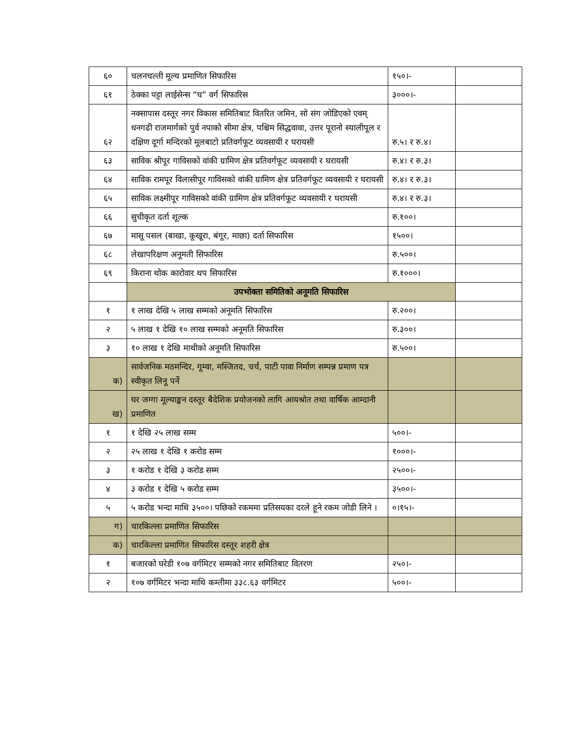| ६० | चलनचल्ती मूल्य प्रमाणित सिफारिस | १५०।- | |
| ६१ | ठेक्का पट्टा लाईसेन्स “घ” वर्ग सिफारिस | ३०००।- | |
| ६२ | नक्सापास दस्तूर नगर विकास समितिबाट वितरित जमिन, सो संग जोडिएको एवम् धनगढी राजमार्गको पुर्व नपाको सीमा क्षेत्र, पश्चिम सिद्धवावा, उत्तर पूरानो स्यालीपूल र दक्षिण दूर्गा मन्दिरको मूलबाटो प्रतिवर्गफूट व्यवसायी र घरायसी | रु.५। र रु.४। | |
| ६३ | साविक श्रीपूर गाविसको वांकी ग्रामिण क्षेत्र प्रतिवर्गफूट व्यवसायी र घरायसी | रु.४। र रु.३। | |
| ६४ | साविक रामपूर विलासीपूर गाविसको वांकी ग्रामिण क्षेत्र प्रतिवर्गफूट व्यवसायी र घरायसी | रु.४। र रु.३। | |
| ६५ | साविक लक्ष्मीपूर गाविसको वांकी ग्रामिण क्षेत्र प्रतिवर्गफूट व्यवसायी र घरायसी | रु.४। र रु.३। | |
| ६६ | सुचीकृत दर्ता शूल्क | रु.१००। | |
| ६७ | मासू पसल (बाखा, कूखूरा, बंगूर, माछा) दर्ता सिफारिस | १५००। | |
| ६८ | लेखापरिक्षण अनूमती सिफारिस | रु.५००। | |
| ६९ | किराना थोक कारोवार थप सिफारिस | रु.१०००। | |
| | उपभोक्ता समितिको अनूमति सिफारिस | | |
| १ | १ लाख देखि ५ लाख सम्मको अनूमति सिफारिस | रु.२००। | |
| २ | ५ लाख १ देखि १० लाख सम्मको अनूमति सिफारिस | रु.३००। | |
| ३ | १० लाख १ देखि माथीको अनूमति सिफारिस | रु.५००। | |
| क) | सार्वजनिक मठमन्दिर, गूम्वा, मस्जितद, चर्च, पाटी पावा निर्माण सम्पन्न प्रमाण पत्र स्वीकृत लिनू पर्ने | | |
| ख) | घर जग्गा मूल्याङ्कन दस्तूर बैदेशिक प्रयोजनको लागि आयश्रोत तथा वार्षिक आम्दानी प्रमाणित | | |
| १ | १ देखि २५ लाख सम्म | ५००।- | |
| २ | २५ लाख १ देखि १ करोड सम्म | १०००।- | |
| ३ | १ करोड १ देखि ३ करोड सम्म | २५००।- | |
| ४ | ३ करोड १ देखि ५ करोड सम्म | ३५००।- | |
| ५ | ५ करोड भन्दा माथि ३५००। पछिको रकममा प्रतिसयका दरले हूने रकम जोडी लिने । | ०।१५।- | |
| ग) | चारकिल्ला प्रमाणित सिफारिस | | |
| क) | चारकिल्ला प्रमाणित सिफारिस दस्तूर शहरी क्षेत्र | | |
| १ | बजारको घरेडी १०७ वर्गमिटर सम्मको नगर समितिबाट वितरण | २५०।- | |
| २ | १०७ वर्गमिटर भन्दा माथि कम्तीमा ३३८.६३ वर्गमिटर | ५००।- | |